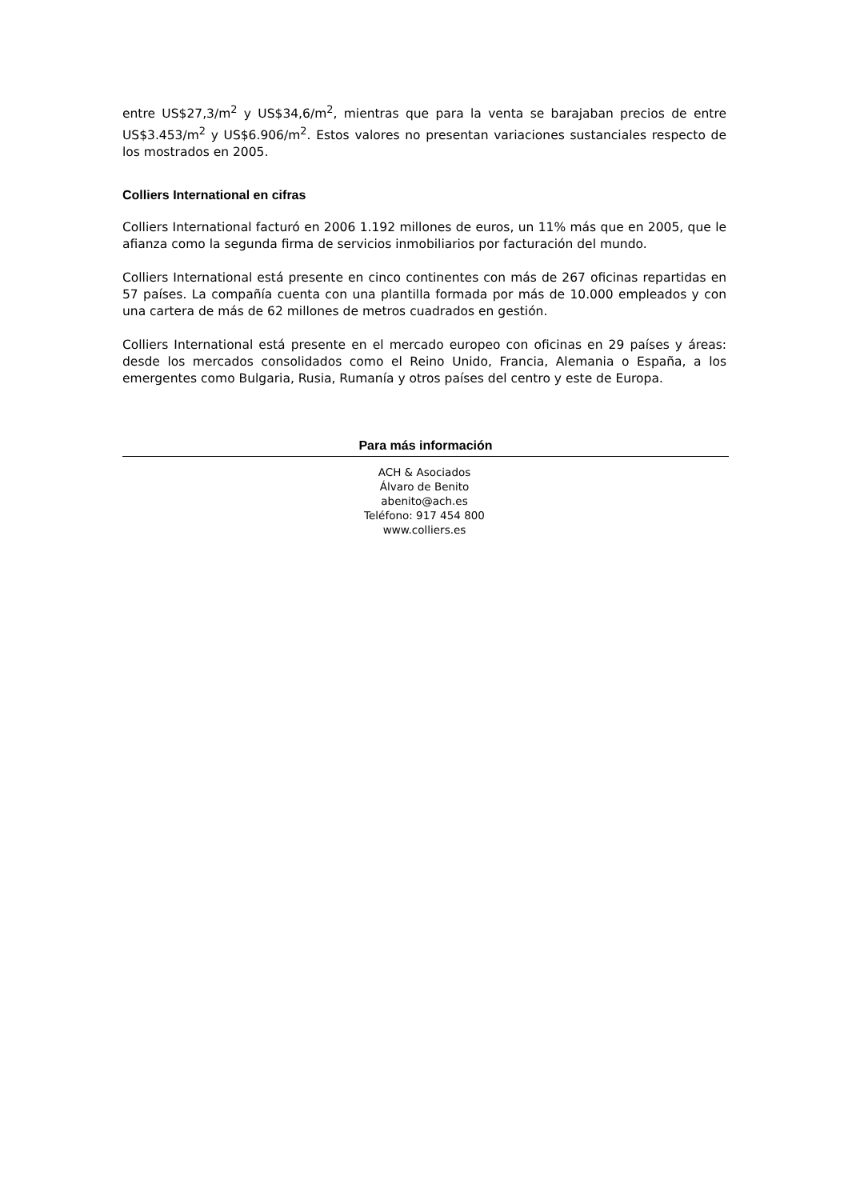entre US$27,3/m<sup>2</sup> y US$34,6/m<sup>2</sup>, mientras que para la venta se barajaban precios de entre US$3.453/m<sup>2</sup> y US$6.906/m<sup>2</sup>. Estos valores no presentan variaciones sustanciales respecto de los mostrados en 2005.
Colliers International en cifras
Colliers International facturó en 2006 1.192 millones de euros, un 11% más que en 2005, que le afianza como la segunda firma de servicios inmobiliarios por facturación del mundo.
Colliers International está presente en cinco continentes con más de 267 oficinas repartidas en 57 países. La compañía cuenta con una plantilla formada por más de 10.000 empleados y con una cartera de más de 62 millones de metros cuadrados en gestión.
Colliers International está presente en el mercado europeo con oficinas en 29 países y áreas: desde los mercados consolidados como el Reino Unido, Francia, Alemania o España, a los emergentes como Bulgaria, Rusia, Rumanía y otros países del centro y este de Europa.
Para más información
ACH & Asociados
Álvaro de Benito
abenito@ach.es
Teléfono: 917 454 800
www.colliers.es